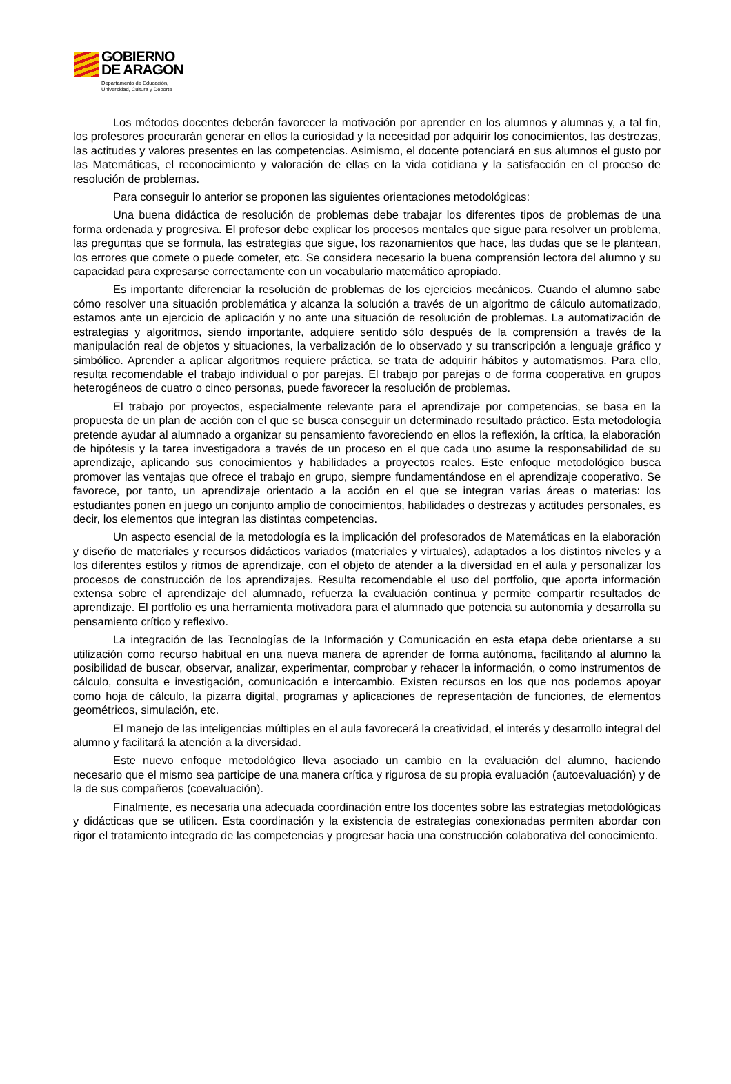GOBIERNO
DE ARAGON
Departamento de Educación,
Universidad, Cultura y Deporte
Los métodos docentes deberán favorecer la motivación por aprender en los alumnos y alumnas y, a tal fin, los profesores procurarán generar en ellos la curiosidad y la necesidad por adquirir los conocimientos, las destrezas, las actitudes y valores presentes en las competencias. Asimismo, el docente potenciará en sus alumnos el gusto por las Matemáticas, el reconocimiento y valoración de ellas en la vida cotidiana y la satisfacción en el proceso de resolución de problemas.
Para conseguir lo anterior se proponen las siguientes orientaciones metodológicas:
Una buena didáctica de resolución de problemas debe trabajar los diferentes tipos de problemas de una forma ordenada y progresiva. El profesor debe explicar los procesos mentales que sigue para resolver un problema, las preguntas que se formula, las estrategias que sigue, los razonamientos que hace, las dudas que se le plantean, los errores que comete o puede cometer, etc. Se considera necesario la buena comprensión lectora del alumno y su capacidad para expresarse correctamente con un vocabulario matemático apropiado.
Es importante diferenciar la resolución de problemas de los ejercicios mecánicos. Cuando el alumno sabe cómo resolver una situación problemática y alcanza la solución a través de un algoritmo de cálculo automatizado, estamos ante un ejercicio de aplicación y no ante una situación de resolución de problemas. La automatización de estrategias y algoritmos, siendo importante, adquiere sentido sólo después de la comprensión a través de la manipulación real de objetos y situaciones, la verbalización de lo observado y su transcripción a lenguaje gráfico y simbólico. Aprender a aplicar algoritmos requiere práctica, se trata de adquirir hábitos y automatismos. Para ello, resulta recomendable el trabajo individual o por parejas. El trabajo por parejas o de forma cooperativa en grupos heterogéneos de cuatro o cinco personas, puede favorecer la resolución de problemas.
El trabajo por proyectos, especialmente relevante para el aprendizaje por competencias, se basa en la propuesta de un plan de acción con el que se busca conseguir un determinado resultado práctico. Esta metodología pretende ayudar al alumnado a organizar su pensamiento favoreciendo en ellos la reflexión, la crítica, la elaboración de hipótesis y la tarea investigadora a través de un proceso en el que cada uno asume la responsabilidad de su aprendizaje, aplicando sus conocimientos y habilidades a proyectos reales. Este enfoque metodológico busca promover las ventajas que ofrece el trabajo en grupo, siempre fundamentándose en el aprendizaje cooperativo. Se favorece, por tanto, un aprendizaje orientado a la acción en el que se integran varias áreas o materias: los estudiantes ponen en juego un conjunto amplio de conocimientos, habilidades o destrezas y actitudes personales, es decir, los elementos que integran las distintas competencias.
Un aspecto esencial de la metodología es la implicación del profesorados de Matemáticas en la elaboración y diseño de materiales y recursos didácticos variados (materiales y virtuales), adaptados a los distintos niveles y a los diferentes estilos y ritmos de aprendizaje, con el objeto de atender a la diversidad en el aula y personalizar los procesos de construcción de los aprendizajes. Resulta recomendable el uso del portfolio, que aporta información extensa sobre el aprendizaje del alumnado, refuerza la evaluación continua y permite compartir resultados de aprendizaje. El portfolio es una herramienta motivadora para el alumnado que potencia su autonomía y desarrolla su pensamiento crítico y reflexivo.
La integración de las Tecnologías de la Información y Comunicación en esta etapa debe orientarse a su utilización como recurso habitual en una nueva manera de aprender de forma autónoma, facilitando al alumno la posibilidad de buscar, observar, analizar, experimentar, comprobar y rehacer la información, o como instrumentos de cálculo, consulta e investigación, comunicación e intercambio. Existen recursos en los que nos podemos apoyar como hoja de cálculo, la pizarra digital, programas y aplicaciones de representación de funciones, de elementos geométricos, simulación, etc.
El manejo de las inteligencias múltiples en el aula favorecerá la creatividad, el interés y desarrollo integral del alumno y facilitará la atención a la diversidad.
Este nuevo enfoque metodológico lleva asociado un cambio en la evaluación del alumno, haciendo necesario que el mismo sea participe de una manera crítica y rigurosa de su propia evaluación (autoevaluación) y de la de sus compañeros (coevaluación).
Finalmente, es necesaria una adecuada coordinación entre los docentes sobre las estrategias metodológicas y didácticas que se utilicen. Esta coordinación y la existencia de estrategias conexionadas permiten abordar con rigor el tratamiento integrado de las competencias y progresar hacia una construcción colaborativa del conocimiento.